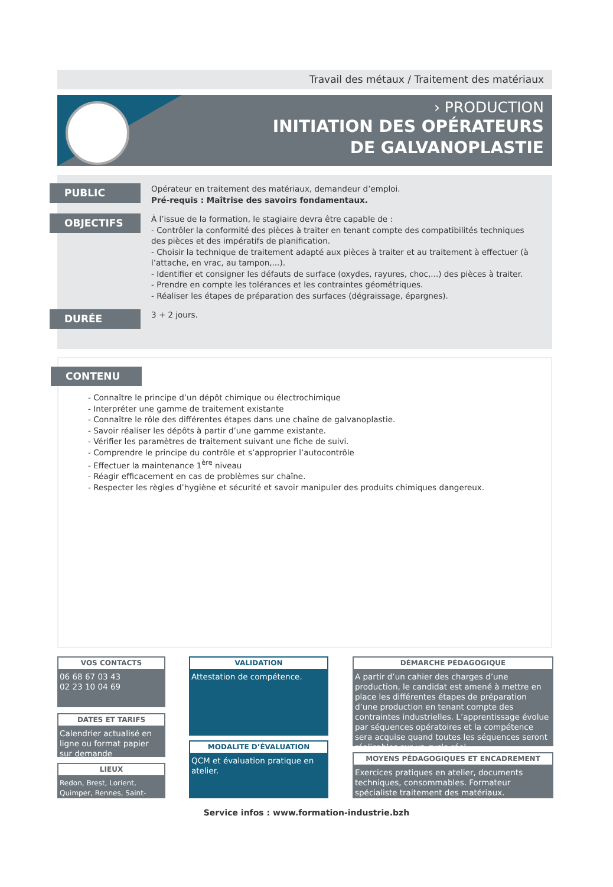Travail des métaux / Traitement des matériaux
› PRODUCTION
INITIATION DES OPÉRATEURS
DE GALVANOPLASTIE
PUBLIC
Opérateur en traitement des matériaux, demandeur d’emploi.
Pré-requis : Maîtrise des savoirs fondamentaux.
OBJECTIFS
À l’issue de la formation, le stagiaire devra être capable de :
- Contrôler la conformité des pièces à traiter en tenant compte des compatibilités techniques des pièces et des impératifs de planification.
- Choisir la technique de traitement adapté aux pièces à traiter et au traitement à effectuer (à l’attache, en vrac, au tampon,...).
- Identifier et consigner les défauts de surface (oxydes, rayures, choc,...) des pièces à traiter.
- Prendre en compte les tolérances et les contraintes géométriques.
- Réaliser les étapes de préparation des surfaces (dégraissage, épargnes).
DURÉE
3 + 2 jours.
CONTENU
- Connaître le principe d’un dépôt chimique ou électrochimique
- Interpréter une gamme de traitement existante
- Connaître le rôle des différentes étapes dans une chaîne de galvanoplastie.
- Savoir réaliser les dépôts à partir d’une gamme existante.
- Vérifier les paramètres de traitement suivant une fiche de suivi.
- Comprendre le principe du contrôle et s’approprier l’autocontrôle
- Effectuer la maintenance 1<sup>ère</sup> niveau
- Réagir efficacement en cas de problèmes sur chaîne.
- Respecter les règles d’hygiène et sécurité et savoir manipuler des produits chimiques dangereux.
VOS CONTACTS
06 68 67 03 43
02 23 10 04 69
DATES ET TARIFS
Calendrier actualisé en ligne ou format papier sur demande
LIEUX
Redon, Brest, Lorient, Quimper, Rennes, Saint-Brieuc
VALIDATION
Attestation de compétence.
MODALITE D’ÉVALUATION
QCM et évaluation pratique en atelier.
DÉMARCHE PÉDAGOGIQUE
A partir d’un cahier des charges d’une production, le candidat est amené à mettre en place les différentes étapes de préparation d’une production en tenant compte des contraintes industrielles. L’apprentissage évolue par séquences opératoires et la compétence sera acquise quand toutes les séquences seront réalisables sur un cycle réel.
MOYENS PÉDAGOGIQUES ET ENCADREMENT
Exercices pratiques en atelier, documents techniques, consommables. Formateur spécialiste traitement des matériaux.
Service infos : www.formation-industrie.bzh